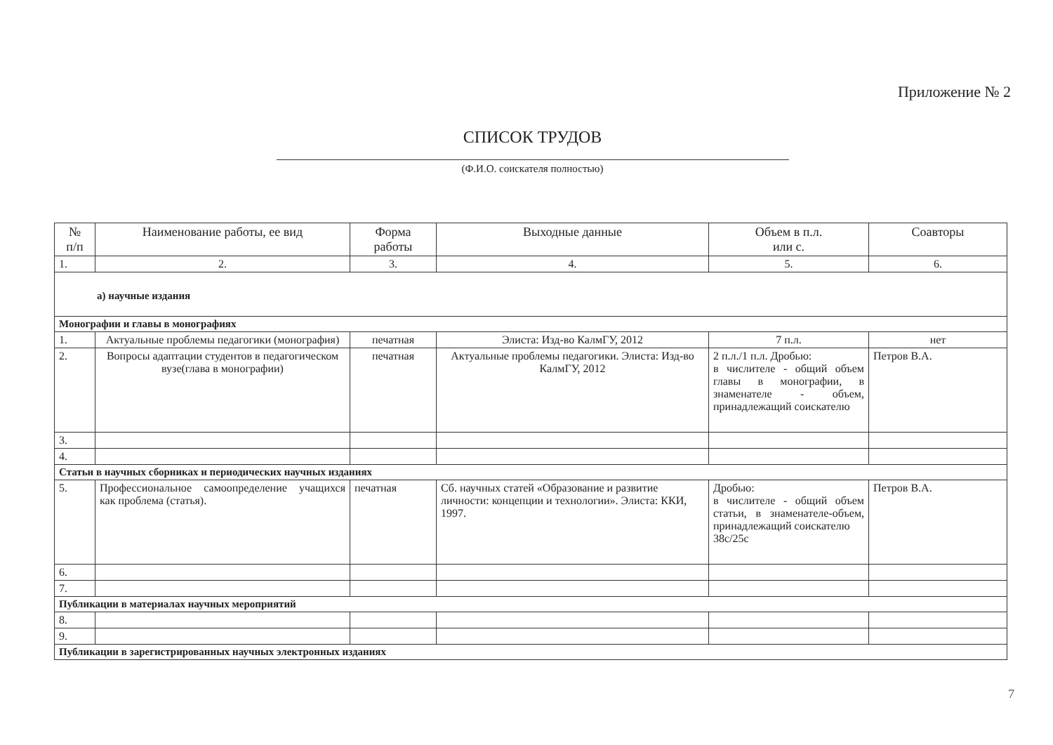Приложение № 2
СПИСОК ТРУДОВ
(Ф.И.О. соискателя полностью)
| № п/п | Наименование работы, ее вид | Форма работы | Выходные данные | Объем в п.л. или с. | Соавторы |
| --- | --- | --- | --- | --- | --- |
| 1. | 2. | 3. | 4. | 5. | 6. |
| а) научные издания | | | | | |
| Монографии и главы в монографиях | | | | | |
| 1. | Актуальные проблемы педагогики (монография) | печатная | Элиста: Изд-во КалмГУ, 2012 | 7 п.л. | нет |
| 2. | Вопросы адаптации студентов в педагогическом вузе(глава в монографии) | печатная | Актуальные проблемы педагогики. Элиста: Изд-во КалмГУ, 2012 | 2 п.л./1 п.л. Дробью: в числителе - общий объем главы в монографии, в знаменателе - объем, принадлежащий соискателю | Петров В.А. |
| 3. | | | | | |
| 4. | | | | | |
| Статьи в научных сборниках и периодических научных изданиях | | | | | |
| 5. | Профессиональное самоопределение учащихся как проблема (статья). | печатная | Сб. научных статей «Образование и развитие личности: концепции и технологии». Элиста: ККИ, 1997. | Дробью: в числителе - общий объем статьи, в знаменателе-объем, принадлежащий соискателю 38с/25с | Петров В.А. |
| 6. | | | | | |
| 7. | | | | | |
| Публикации в материалах научных мероприятий | | | | | |
| 8. | | | | | |
| 9. | | | | | |
| Публикации в зарегистрированных научных электронных изданиях | | | | | |
7